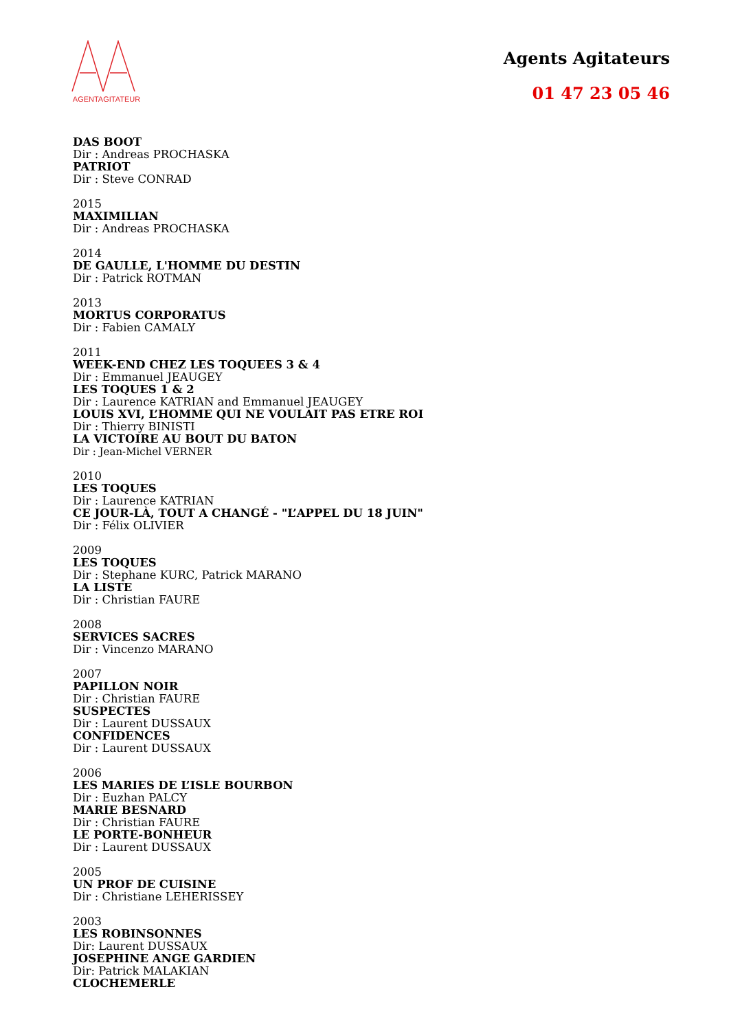AGENTAGITATEUR
Agents Agitateurs
01 47 23 05 46
DAS BOOT
Dir : Andreas PROCHASKA
PATRIOT
Dir : Steve CONRAD
2015
MAXIMILIAN
Dir : Andreas PROCHASKA
2014
DE GAULLE, L'HOMME DU DESTIN
Dir : Patrick ROTMAN
2013
MORTUS CORPORATUS
Dir : Fabien CAMALY
2011
WEEK-END CHEZ LES TOQUEES 3 & 4
Dir : Emmanuel JEAUGEY
LES TOQUES 1 & 2
Dir : Laurence KATRIAN and Emmanuel JEAUGEY
LOUIS XVI, L’HOMME QUI NE VOULAIT PAS ETRE ROI
Dir : Thierry BINISTI
LA VICTOIRE AU BOUT DU BATON
Dir : Jean-Michel VERNER
2010
LES TOQUES
Dir : Laurence KATRIAN
CE JOUR-LÀ, TOUT A CHANGÉ - "L’APPEL DU 18 JUIN"
Dir : Félix OLIVIER
2009
LES TOQUES
Dir : Stephane KURC, Patrick MARANO
LA LISTE
Dir : Christian FAURE
2008
SERVICES SACRES
Dir : Vincenzo MARANO
2007
PAPILLON NOIR
Dir : Christian FAURE
SUSPECTES
Dir : Laurent DUSSAUX
CONFIDENCES
Dir : Laurent DUSSAUX
2006
LES MARIES DE L’ISLE BOURBON
Dir : Euzhan PALCY
MARIE BESNARD
Dir : Christian FAURE
LE PORTE-BONHEUR
Dir : Laurent DUSSAUX
2005
UN PROF DE CUISINE
Dir : Christiane LEHERISSEY
2003
LES ROBINSONNES
Dir: Laurent DUSSAUX
JOSEPHINE ANGE GARDIEN
Dir: Patrick MALAKIAN
CLOCHEMERLE